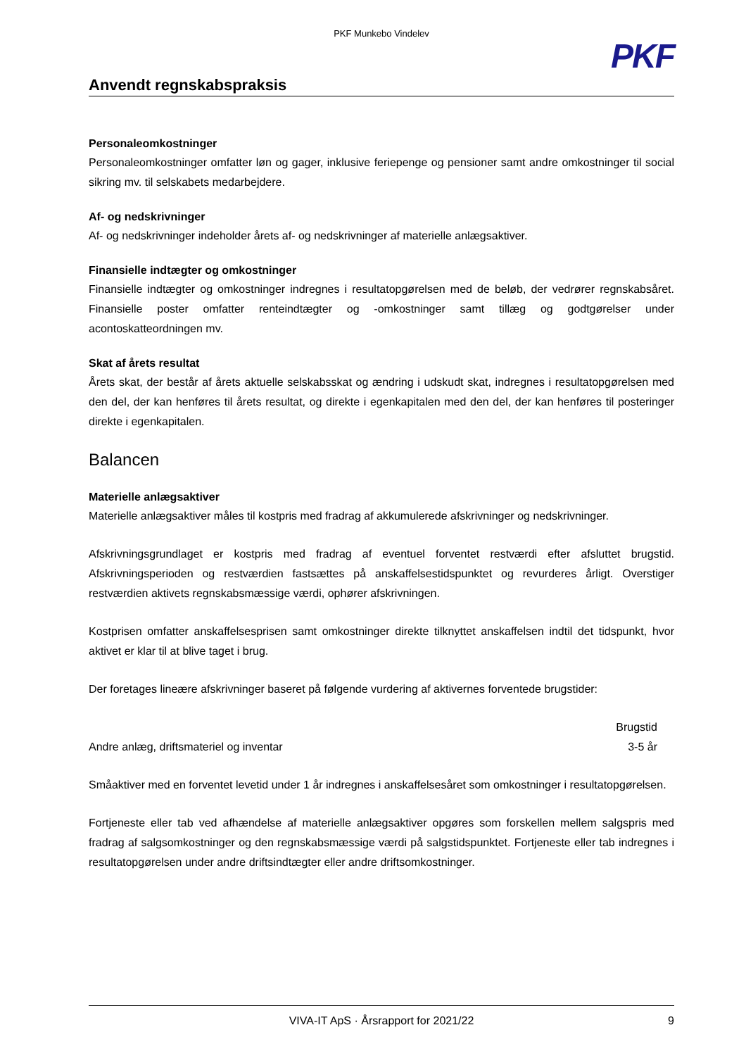PKF Munkebo Vindelev
PKF
Anvendt regnskabspraksis
Personaleomkostninger
Personaleomkostninger omfatter løn og gager, inklusive feriepenge og pensioner samt andre omkostninger til social sikring mv. til selskabets medarbejdere.
Af- og nedskrivninger
Af- og nedskrivninger indeholder årets af- og nedskrivninger af materielle anlægsaktiver.
Finansielle indtægter og omkostninger
Finansielle indtægter og omkostninger indregnes i resultatopgørelsen med de beløb, der vedrører regnskabsåret. Finansielle poster omfatter renteindtægter og -omkostninger samt tillæg og godtgørelser under acontoskatteordningen mv.
Skat af årets resultat
Årets skat, der består af årets aktuelle selskabsskat og ændring i udskudt skat, indregnes i resultatopgørelsen med den del, der kan henføres til årets resultat, og direkte i egenkapitalen med den del, der kan henføres til posteringer direkte i egenkapitalen.
Balancen
Materielle anlægsaktiver
Materielle anlægsaktiver måles til kostpris med fradrag af akkumulerede afskrivninger og nedskrivninger.
Afskrivningsgrundlaget er kostpris med fradrag af eventuel forventet restværdi efter afsluttet brugstid. Afskrivningsperioden og restværdien fastsættes på anskaffelsestidspunktet og revurderes årligt. Overstiger restværdien aktivets regnskabsmæssige værdi, ophører afskrivningen.
Kostprisen omfatter anskaffelsesprisen samt omkostninger direkte tilknyttet anskaffelsen indtil det tidspunkt, hvor aktivet er klar til at blive taget i brug.
Der foretages lineære afskrivninger baseret på følgende vurdering af aktivernes forventede brugstider:
| | Brugstid |
| --- | --- |
| Andre anlæg, driftsmateriel og inventar | 3-5 år |
Småaktiver med en forventet levetid under 1 år indregnes i anskaffelsesåret som omkostninger i resultatopgørelsen.
Fortjeneste eller tab ved afhændelse af materielle anlægsaktiver opgøres som forskellen mellem salgspris med fradrag af salgsomkostninger og den regnskabsmæssige værdi på salgstidspunktet. Fortjeneste eller tab indregnes i resultatopgørelsen under andre driftsindtægter eller andre driftsomkostninger.
VIVA-IT ApS · Årsrapport for 2021/22 9